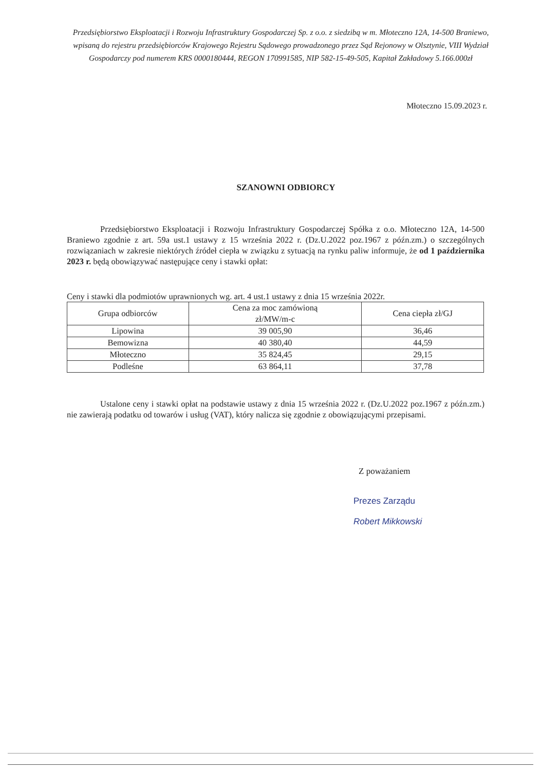Przedsiębiorstwo Eksploatacji i Rozwoju Infrastruktury Gospodarczej Sp. z o.o. z siedzibą w m. Młoteczno 12A, 14-500 Braniewo, wpisaną do rejestru przedsiębiorców Krajowego Rejestru Sądowego prowadzonego przez Sąd Rejonowy w Olsztynie, VIII Wydział Gospodarczy pod numerem KRS 0000180444, REGON 170991585, NIP 582-15-49-505, Kapitał Zakładowy 5.166.000zł
Młoteczno 15.09.2023 r.
SZANOWNI ODBIORCY
Przedsiębiorstwo Eksploatacji i Rozwoju Infrastruktury Gospodarczej Spółka z o.o. Młoteczno 12A, 14-500 Braniewo zgodnie z art. 59a ust.1 ustawy z 15 września 2022 r. (Dz.U.2022 poz.1967 z późn.zm.) o szczególnych rozwiązaniach w zakresie niektórych źródeł ciepła w związku z sytuacją na rynku paliw informuje, że od 1 października 2023 r. będą obowiązywać następujące ceny i stawki opłat:
Ceny i stawki dla podmiotów uprawnionych wg. art. 4 ust.1 ustawy z dnia 15 września 2022r.
| Grupa odbiorców | Cena za moc zamówioną zł/MW/m-c | Cena ciepła zł/GJ |
| --- | --- | --- |
| Lipowina | 39 005,90 | 36,46 |
| Bemowizna | 40 380,40 | 44,59 |
| Młoteczno | 35 824,45 | 29,15 |
| Podleśne | 63 864,11 | 37,78 |
Ustalone ceny i stawki opłat na podstawie ustawy z dnia 15 września 2022 r. (Dz.U.2022 poz.1967 z późn.zm.) nie zawierają podatku od towarów i usług (VAT), który nalicza się zgodnie z obowiązującymi przepisami.
Z poważaniem
Prezes Zarządu
Robert Mikkowski